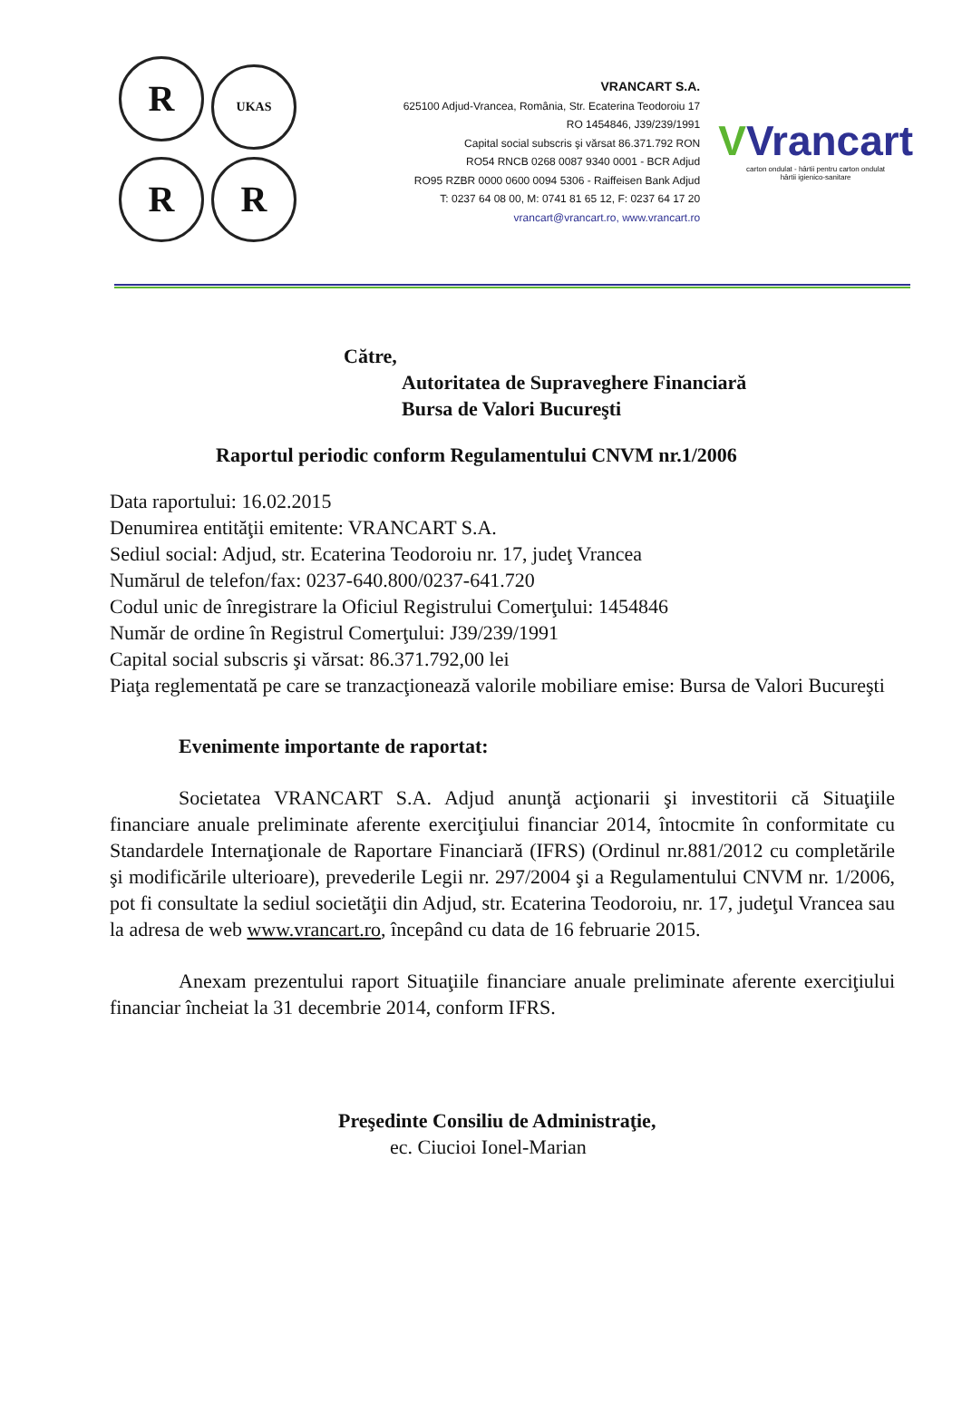R UKAS
R R
VRANCART S.A.
625100 Adjud-Vrancea, România, Str. Ecaterina Teodoroiu 17
RO 1454846, J39/239/1991
Capital social subscris şi vărsat 86.371.792 RON
RO54 RNCB 0268 0087 9340 0001 - BCR Adjud
RO95 RZBR 0000 0600 0094 5306 - Raiffeisen Bank Adjud
T: 0237 64 08 00, M: 0741 81 65 12, F: 0237 64 17 20
vrancart@vrancart.ro, www.vrancart.ro
VVrancart
carton ondulat - hârtii pentru carton ondulat
hârtii igienico-sanitare
Către,
Autoritatea de Supraveghere Financiară
Bursa de Valori Bucureşti
Raportul periodic conform Regulamentului CNVM nr.1/2006
Data raportului: 16.02.2015
Denumirea entităţii emitente: VRANCART S.A.
Sediul social: Adjud, str. Ecaterina Teodoroiu nr. 17, judeţ Vrancea
Numărul de telefon/fax: 0237-640.800/0237-641.720
Codul unic de înregistrare la Oficiul Registrului Comerţului: 1454846
Număr de ordine în Registrul Comerţului: J39/239/1991
Capital social subscris şi vărsat: 86.371.792,00 lei
Piaţa reglementată pe care se tranzacţionează valorile mobiliare emise: Bursa de Valori Bucureşti
Evenimente importante de raportat:
Societatea VRANCART S.A. Adjud anunţă acţionarii şi investitorii că Situaţiile financiare anuale preliminate aferente exerciţiului financiar 2014, întocmite în conformitate cu Standardele Internaţionale de Raportare Financiară (IFRS) (Ordinul nr.881/2012 cu completările şi modificările ulterioare), prevederile Legii nr. 297/2004 şi a Regulamentului CNVM nr. 1/2006, pot fi consultate la sediul societăţii din Adjud, str. Ecaterina Teodoroiu, nr. 17, judeţul Vrancea sau la adresa de web www.vrancart.ro, începând cu data de 16 februarie 2015.
Anexam prezentului raport Situaţiile financiare anuale preliminate aferente exerciţiului financiar încheiat la 31 decembrie 2014, conform IFRS.
Preşedinte Consiliu de Administraţie,
ec. Ciucioi Ionel-Marian